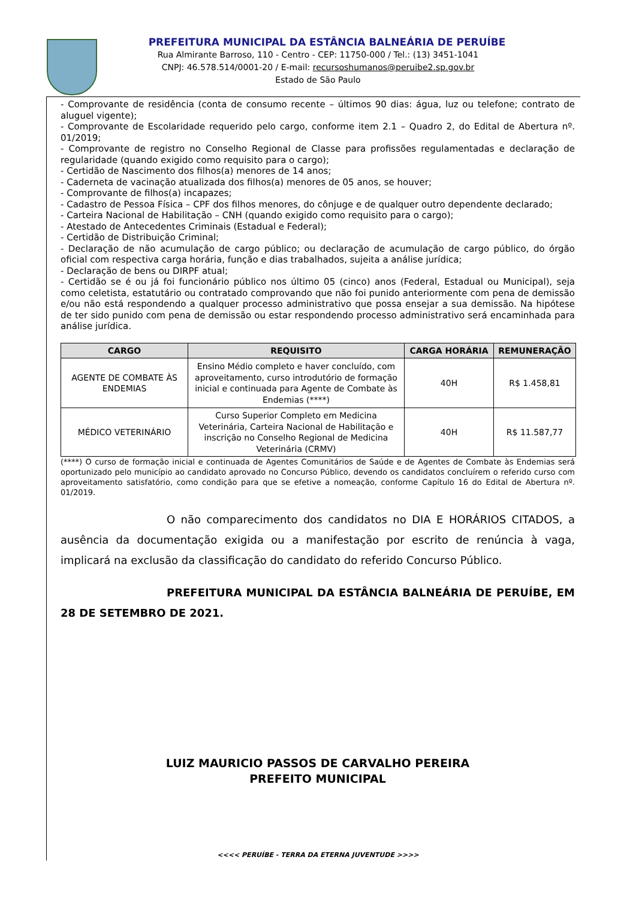PREFEITURA MUNICIPAL DA ESTÂNCIA BALNEÁRIA DE PERUÍBE
Rua Almirante Barroso, 110 - Centro - CEP: 11750-000 / Tel.: (13) 3451-1041
CNPJ: 46.578.514/0001-20 / E-mail: recursoshumanos@peruibe2.sp.gov.br
Estado de São Paulo
- Comprovante de residência (conta de consumo recente – últimos 90 dias: água, luz ou telefone; contrato de aluguel vigente);
- Comprovante de Escolaridade requerido pelo cargo, conforme item 2.1 – Quadro 2, do Edital de Abertura nº. 01/2019;
- Comprovante de registro no Conselho Regional de Classe para profissões regulamentadas e declaração de regularidade (quando exigido como requisito para o cargo);
- Certidão de Nascimento dos filhos(a) menores de 14 anos;
- Caderneta de vacinação atualizada dos filhos(a) menores de 05 anos, se houver;
- Comprovante de filhos(a) incapazes;
- Cadastro de Pessoa Física – CPF dos filhos menores, do cônjuge e de qualquer outro dependente declarado;
- Carteira Nacional de Habilitação – CNH (quando exigido como requisito para o cargo);
- Atestado de Antecedentes Criminais (Estadual e Federal);
- Certidão de Distribuição Criminal;
- Declaração de não acumulação de cargo público; ou declaração de acumulação de cargo público, do órgão oficial com respectiva carga horária, função e dias trabalhados, sujeita a análise jurídica;
- Declaração de bens ou DIRPF atual;
- Certidão se é ou já foi funcionário público nos último 05 (cinco) anos (Federal, Estadual ou Municipal), seja como celetista, estatutário ou contratado comprovando que não foi punido anteriormente com pena de demissão e/ou não está respondendo a qualquer processo administrativo que possa ensejar a sua demissão. Na hipótese de ter sido punido com pena de demissão ou estar respondendo processo administrativo será encaminhada para análise jurídica.
| CARGO | REQUISITO | CARGA HORÁRIA | REMUNERAÇÃO |
| --- | --- | --- | --- |
| AGENTE DE COMBATE ÀS ENDEMIAS | Ensino Médio completo e haver concluído, com aproveitamento, curso introdutório de formação inicial e continuada para Agente de Combate às Endemias (****) | 40H | R$ 1.458,81 |
| MÉDICO VETERINÁRIO | Curso Superior Completo em Medicina Veterinária, Carteira Nacional de Habilitação e inscrição no Conselho Regional de Medicina Veterinária (CRMV) | 40H | R$ 11.587,77 |
(****) O curso de formação inicial e continuada de Agentes Comunitários de Saúde e de Agentes de Combate às Endemias será oportunizado pelo município ao candidato aprovado no Concurso Público, devendo os candidatos concluírem o referido curso com aproveitamento satisfatório, como condição para que se efetive a nomeação, conforme Capítulo 16 do Edital de Abertura nº. 01/2019.
O não comparecimento dos candidatos no DIA E HORÁRIOS CITADOS, a ausência da documentação exigida ou a manifestação por escrito de renúncia à vaga, implicará na exclusão da classificação do candidato do referido Concurso Público.
PREFEITURA MUNICIPAL DA ESTÂNCIA BALNEÁRIA DE PERUÍBE, EM 28 DE SETEMBRO DE 2021.
LUIZ MAURICIO PASSOS DE CARVALHO PEREIRA
PREFEITO MUNICIPAL
<<<< PERUÍBE - TERRA DA ETERNA JUVENTUDE >>>>